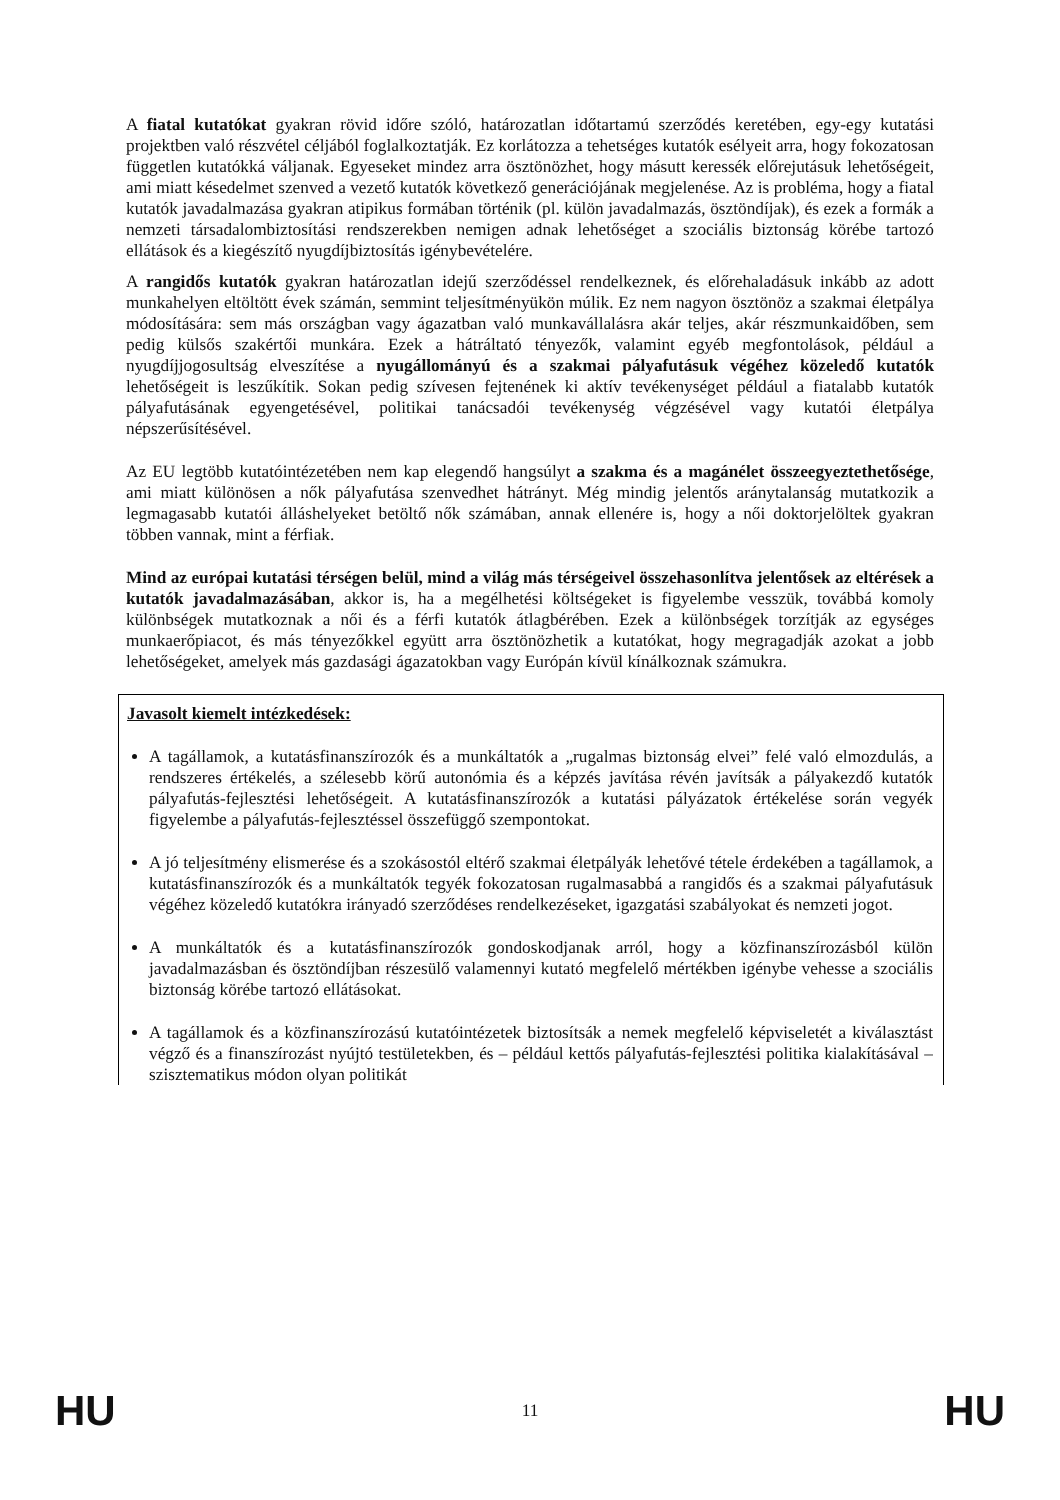A fiatal kutatókat gyakran rövid időre szóló, határozatlan időtartamú szerződés keretében, egy-egy kutatási projektben való részvétel céljából foglalkoztatják. Ez korlátozza a tehetséges kutatók esélyeit arra, hogy fokozatosan független kutatókká váljanak. Egyeseket mindez arra ösztönözhet, hogy másutt keressék előrejutásuk lehetőségeit, ami miatt késedelmet szenved a vezető kutatók következő generációjának megjelenése. Az is probléma, hogy a fiatal kutatók javadalmazása gyakran atipikus formában történik (pl. külön javadalmazás, ösztöndíjak), és ezek a formák a nemzeti társadalombiztosítási rendszerekben nemigen adnak lehetőséget a szociális biztonság körébe tartozó ellátások és a kiegészítő nyugdíjbiztosítás igénybevételére.
A rangidős kutatók gyakran határozatlan idejű szerződéssel rendelkeznek, és előrehaladásuk inkább az adott munkahelyen eltöltött évek számán, semmint teljesítményükön múlik. Ez nem nagyon ösztönöz a szakmai életpálya módosítására: sem más országban vagy ágazatban való munkavállalásra akár teljes, akár részmunkaidőben, sem pedig külsős szakértői munkára. Ezek a hátráltató tényezők, valamint egyéb megfontolások, például a nyugdíjjogosultság elveszítése a nyugállományú és a szakmai pályafutásuk végéhez közeledő kutatók lehetőségeit is leszűkítik. Sokan pedig szívesen fejtenének ki aktív tevékenységet például a fiatalabb kutatók pályafutásának egyengetésével, politikai tanácsadói tevékenység végzésével vagy kutatói életpálya népszerűsítésével.
Az EU legtöbb kutatóintézetében nem kap elegendő hangsúlyt a szakma és a magánélet összeegyeztethetősége, ami miatt különösen a nők pályafutása szenvedhet hátrányt. Még mindig jelentős aránytalanság mutatkozik a legmagasabb kutatói álláshelyeket betöltő nők számában, annak ellenére is, hogy a női doktorjelöltek gyakran többen vannak, mint a férfiak.
Mind az európai kutatási térségen belül, mind a világ más térségeivel összehasonlítva jelentősek az eltérések a kutatók javadalmazásában, akkor is, ha a megélhetési költségeket is figyelembe vesszük, továbbá komoly különbségek mutatkoznak a női és a férfi kutatók átlagbérében. Ezek a különbségek torzítják az egységes munkaerőpiacot, és más tényezőkkel együtt arra ösztönözhetik a kutatókat, hogy megragadják azokat a jobb lehetőségeket, amelyek más gazdasági ágazatokban vagy Európán kívül kínálkoznak számukra.
Javasolt kiemelt intézkedések:
A tagállamok, a kutatásfinanszírozók és a munkáltatók a „rugalmas biztonság elvei” felé való elmozdulás, a rendszeres értékelés, a szélesebb körű autonómia és a képzés javítása révén javítsák a pályakezdő kutatók pályafutás-fejlesztési lehetőségeit. A kutatásfinanszírozók a kutatási pályázatok értékelése során vegyék figyelembe a pályafutás-fejlesztéssel összefüggő szempontokat.
A jó teljesítmény elismerése és a szokásostól eltérő szakmai életpályák lehetővé tétele érdekében a tagállamok, a kutatásfinanszírozók és a munkáltatók tegyék fokozatosan rugalmasabbá a rangidős és a szakmai pályafutásuk végéhez közeledő kutatókra irányadó szerződéses rendelkezéseket, igazgatási szabályokat és nemzeti jogot.
A munkáltatók és a kutatásfinanszírozók gondoskodjanak arról, hogy a közfinanszírozásból külön javadalmazásban és ösztöndíjban részesülő valamennyi kutató megfelelő mértékben igénybe vehesse a szociális biztonság körébe tartozó ellátásokat.
A tagállamok és a közfinanszírozású kutatóintézetek biztosítsák a nemek megfelelő képviseletét a kiválasztást végző és a finanszírozást nyújtó testületekben, és – például kettős pályafutás-fejlesztési politika kialakításával – szisztematikus módon olyan politikát
HU 11 HU